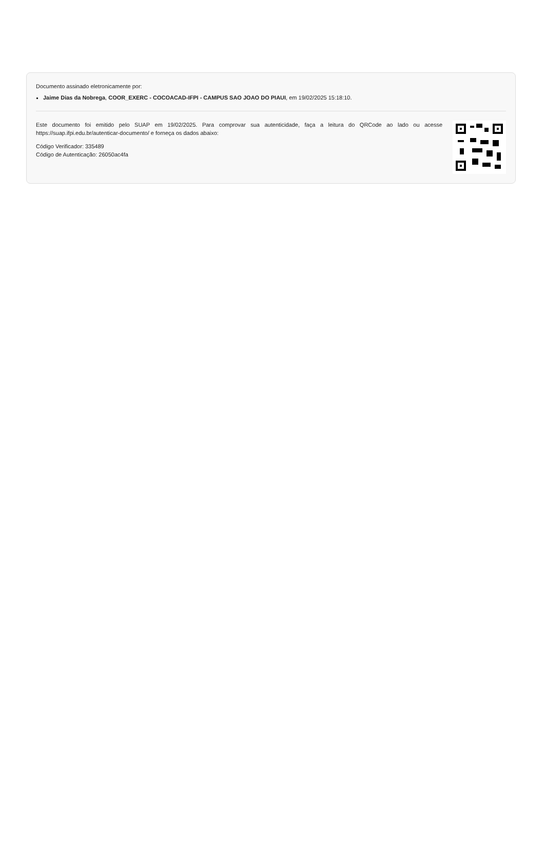Documento assinado eletronicamente por:
Jaime Dias da Nobrega, COOR_EXERC - COCOACAD-IFPI - CAMPUS SAO JOAO DO PIAUI, em 19/02/2025 15:18:10.
Este documento foi emitido pelo SUAP em 19/02/2025. Para comprovar sua autenticidade, faça a leitura do QRCode ao lado ou acesse https://suap.ifpi.edu.br/autenticar-documento/ e forneça os dados abaixo:
Código Verificador: 335489
Código de Autenticação: 26050ac4fa